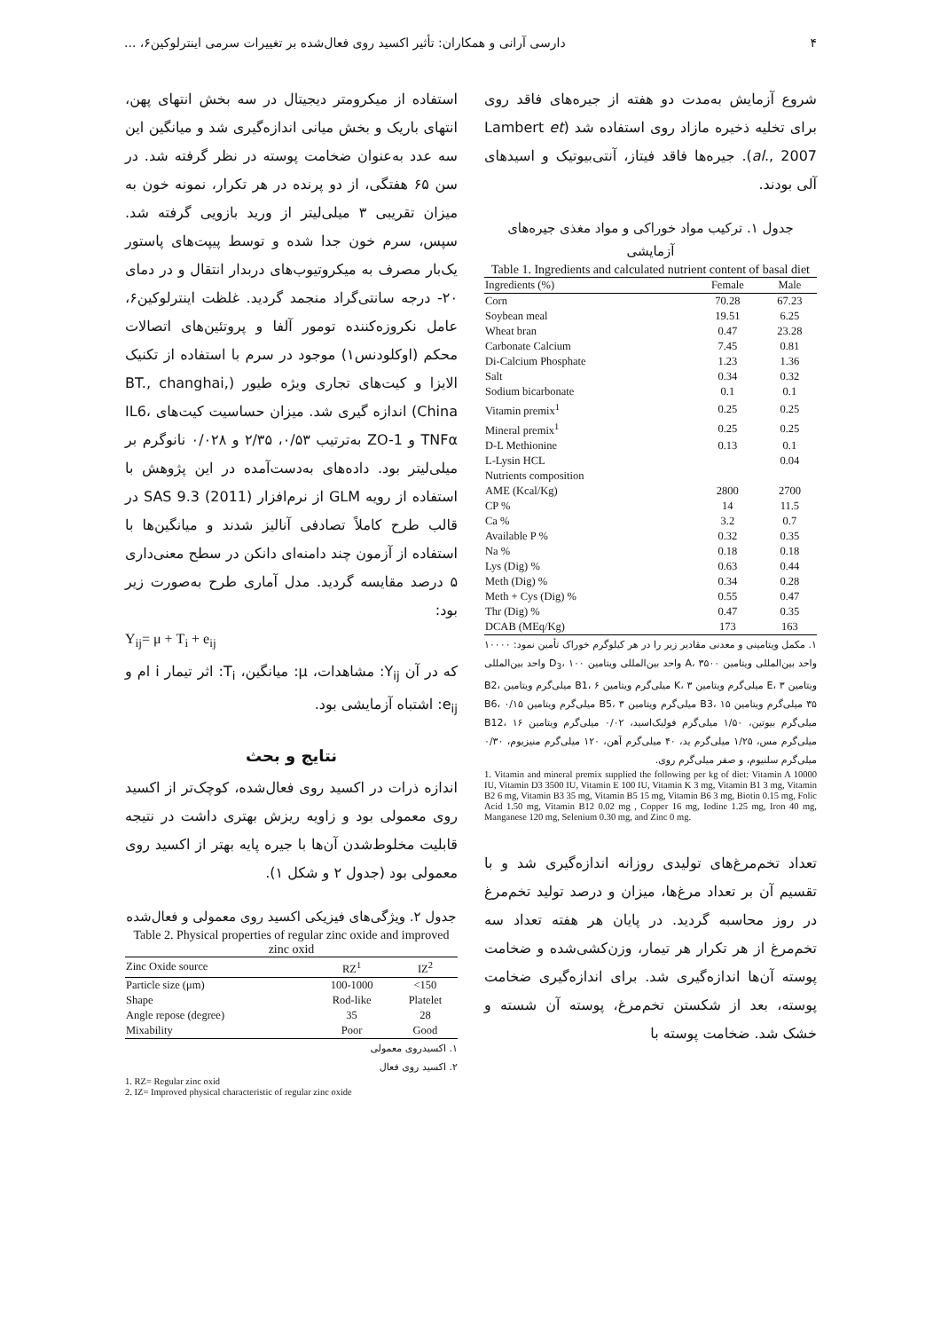۴ دارسی آرانی و همکاران: تأثیر اکسید روی فعال‌شده بر تغییرات سرمی اینترلوکین۶، ...
شروع آزمایش به‌مدت دو هفته از جیره‌های فاقد روی برای تخلیه ذخیره مازاد روی استفاده شد (Lambert et al., 2007). جیره‌ها فاقد فیتاز، آنتی‌بیوتیک و اسیدهای آلی بودند.
جدول ۱. ترکیب مواد خوراکی و مواد مغذی جیره‌های آزمایشی
Table 1. Ingredients and calculated nutrient content of basal diet
| Ingredients (%) | Female | Male |
| --- | --- | --- |
| Corn | 70.28 | 67.23 |
| Soybean meal | 19.51 | 6.25 |
| Wheat bran | 0.47 | 23.28 |
| Carbonate Calcium | 7.45 | 0.81 |
| Di-Calcium Phosphate | 1.23 | 1.36 |
| Salt | 0.34 | 0.32 |
| Sodium bicarbonate | 0.1 | 0.1 |
| Vitamin premix<sup>1</sup> | 0.25 | 0.25 |
| Mineral premix<sup>1</sup> | 0.25 | 0.25 |
| D-L Methionine | 0.13 | 0.1 |
| L-Lysin HCL | | 0.04 |
| Nutrients composition | | |
| AME (Kcal/Kg) | 2800 | 2700 |
| CP % | 14 | 11.5 |
| Ca % | 3.2 | 0.7 |
| Available P % | 0.32 | 0.35 |
| Na % | 0.18 | 0.18 |
| Lys (Dig) % | 0.63 | 0.44 |
| Meth (Dig) % | 0.34 | 0.28 |
| Meth + Cys (Dig) % | 0.55 | 0.47 |
| Thr (Dig) % | 0.47 | 0.35 |
| DCAB (MEq/Kg) | 173 | 163 |
۱. مکمل ویتامینی و معدنی مقادیر زیر را در هر کیلوگرم خوراک تأمین نمود: ۱۰۰۰۰ واحد بین‌المللی ویتامین A، ۳۵۰۰ واحد بین‌المللی ویتامین D<sub>3</sub>، ۱۰۰ واحد بین‌المللی ویتامین E، ۳ میلی‌گرم ویتامین K، ۳ میلی‌گرم ویتامین B1، ۶ میلی‌گرم ویتامین B2، ۳۵ میلی‌گرم ویتامین B3، ۱۵ میلی‌گرم ویتامین B5، ۳ میلی‌گرم ویتامین B6، ۰/۱۵ میلی‌گرم بیوتین، ۱/۵۰ میلی‌گرم فولیک‌اسید، ۰/۰۲ میلی‌گرم ویتامین B12، ۱۶ میلی‌گرم مس، ۱/۲۵ میلی‌گرم ید، ۴۰ میلی‌گرم آهن، ۱۲۰ میلی‌گرم منیزیوم، ۰/۳۰ میلی‌گرم سلنیوم، و صفر میلی‌گرم روی.
1. Vitamin and mineral premix supplied the following per kg of diet: Vitamin A 10000 IU, Vitamin D3 3500 IU, Vitamin E 100 IU, Vitamin K 3 mg, Vitamin B1 3 mg, Vitamin B2 6 mg, Vitamin B3 35 mg, Vitamin B5 15 mg, Vitamin B6 3 mg, Biotin 0.15 mg, Folic Acid 1.50 mg, Vitamin B12 0.02 mg , Copper 16 mg, Iodine 1.25 mg, Iron 40 mg, Manganese 120 mg, Selenium 0.30 mg, and Zinc 0 mg.
تعداد تخم‌مرغ‌های تولیدی روزانه اندازه‌گیری شد و با تقسیم آن بر تعداد مرغ‌ها، میزان و درصد تولید تخم‌مرغ در روز محاسبه گردید. در پایان هر هفته تعداد سه تخم‌مرغ از هر تکرار هر تیمار، وزن‌کشی‌شده و ضخامت پوسته آن‌ها اندازه‌گیری شد. برای اندازه‌گیری ضخامت پوسته، بعد از شکستن تخم‌مرغ، پوسته آن شسته و خشک شد. ضخامت پوسته با
استفاده از میکرومتر دیجیتال در سه بخش انتهای پهن، انتهای باریک و بخش میانی اندازه‌گیری شد و میانگین این سه عدد به‌عنوان ضخامت پوسته در نظر گرفته شد. در سن ۶۵ هفتگی، از دو پرنده در هر تکرار، نمونه خون به میزان تقریبی ۳ میلی‌لیتر از ورید بازویی گرفته شد. سپس، سرم خون جدا شده و توسط پیپت‌های پاستور یک‌بار مصرف به میکروتیوب‌های دربدار انتقال و در دمای ۲۰- درجه سانتی‌گراد منجمد گردید. غلظت اینترلوکین۶، عامل نکروزه‌کننده تومور آلفا و پروتئین‌های اتصالات محکم (اوکلودنس۱) موجود در سرم با استفاده از تکنیک الایزا و کیت‌های تجاری ویژه طیور (BT., changhai, China) اندازه گیری شد. میزان حساسیت کیت‌های IL6، TNFα و ZO-1 به‌ترتیب ۰/۵۳، ۲/۳۵ و ۰/۰۲۸ نانوگرم بر میلی‌لیتر بود. داده‌های به‌دست‌آمده در این پژوهش با استفاده از رویه GLM از نرم‌افزار SAS 9.3 (2011) در قالب طرح کاملاً تصادفی آنالیز شدند و میانگین‌ها با استفاده از آزمون چند دامنه‌ای دانکن در سطح معنی‌داری ۵ درصد مقایسه گردید. مدل آماری طرح به‌صورت زیر بود:
Y<sub>ij</sub>= μ + T<sub>i</sub> + e<sub>ij</sub>
که در آن Y<sub>ij</sub>: مشاهدات، μ: میانگین، T<sub>i</sub>: اثر تیمار i ام و e<sub>ij</sub>: اشتباه آزمایشی بود.
نتایج و بحث
اندازه ذرات در اکسید روی فعال‌شده، کوچک‌تر از اکسید روی معمولی بود و زاویه ریزش بهتری داشت در نتیجه قابلیت مخلوط‌شدن آن‌ها با جیره پایه بهتر از اکسید روی معمولی بود (جدول ۲ و شکل ۱).
جدول ۲. ویژگی‌های فیزیکی اکسید روی معمولی و فعال‌شده
Table 2. Physical properties of regular zinc oxide and improved zinc oxid
| Zinc Oxide source | RZ<sup>1</sup> | IZ<sup>2</sup> |
| --- | --- | --- |
| Particle size (μm) | 100-1000 | <150 |
| Shape | Rod-like | Platelet |
| Angle repose (degree) | 35 | 28 |
| Mixability | Poor | Good |
۱. اکسیدروی معمولی
۲. اکسید روی فعال
1. RZ= Regular zinc oxid
2. IZ= Improved physical characteristic of regular zinc oxide